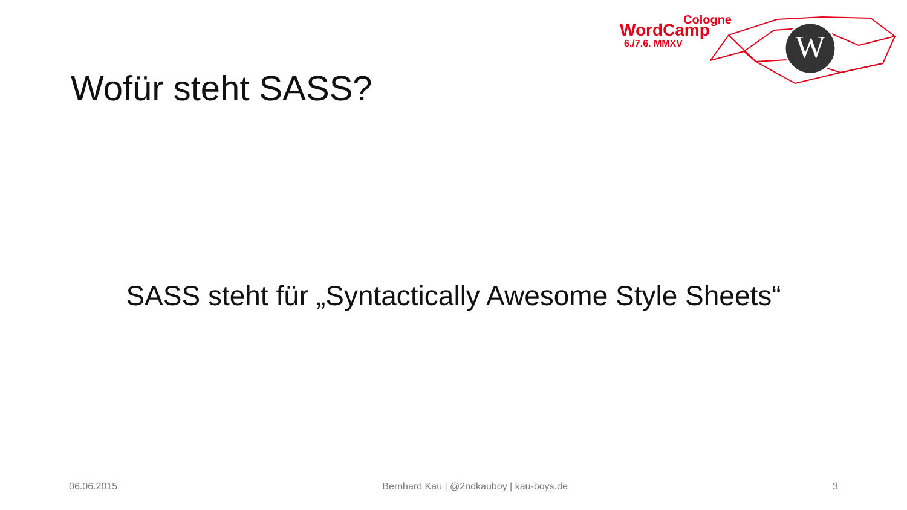W
Cologne
WordCamp
6./7.6. MMXV
Wofür steht SASS?
SASS steht für „Syntactically Awesome Style Sheets“
06.06.2015 Bernhard Kau | @2ndkauboy | kau-boys.de 3